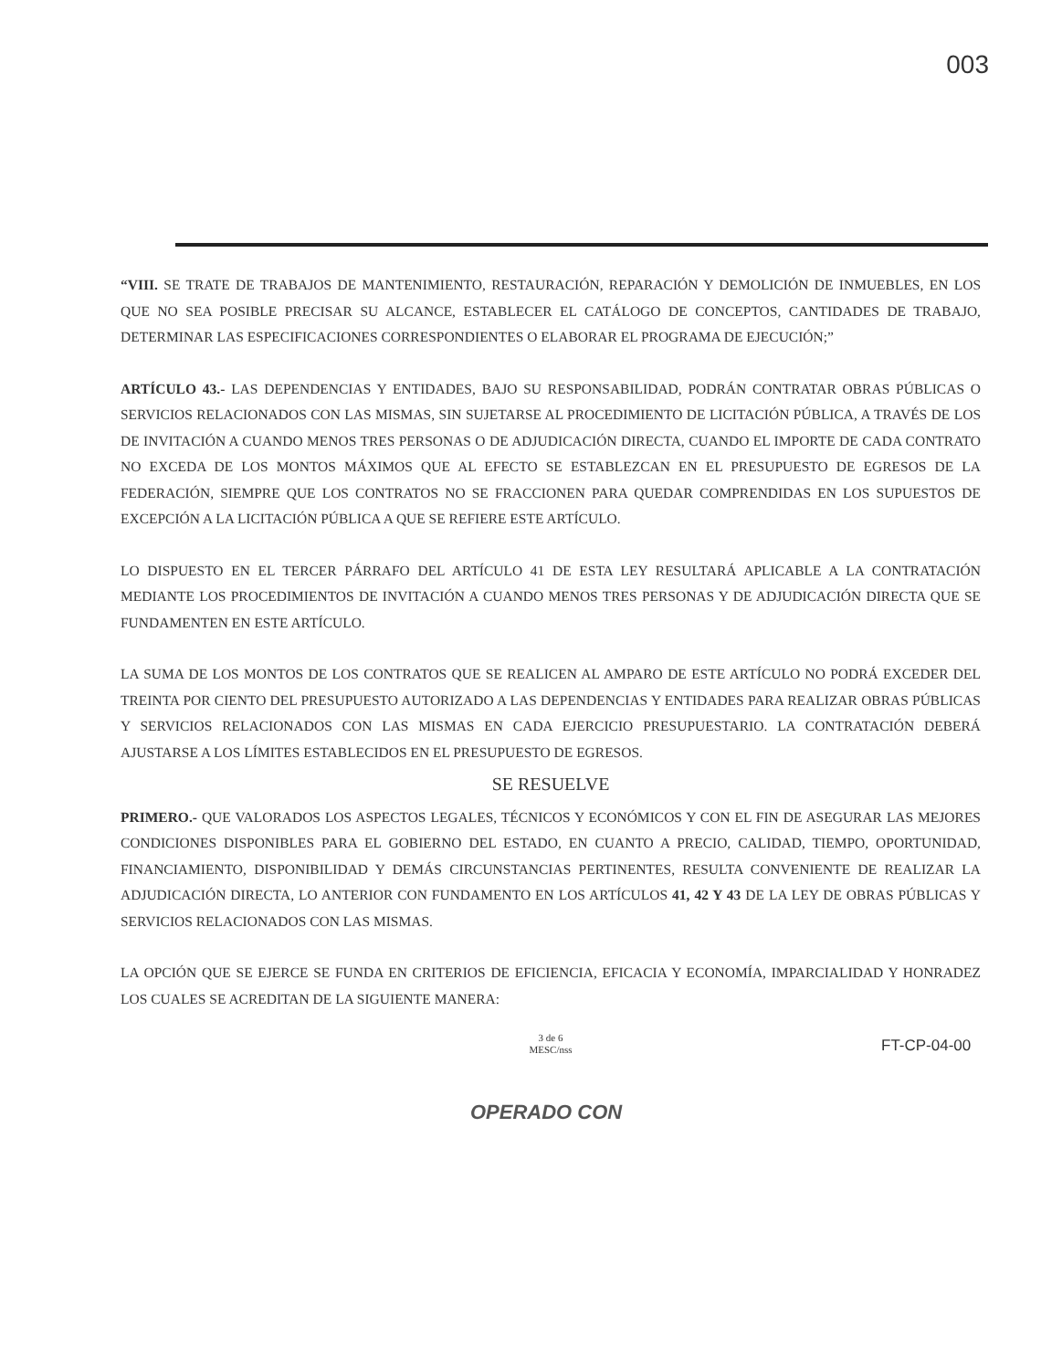003
“VIII. SE TRATE DE TRABAJOS DE MANTENIMIENTO, RESTAURACIÓN, REPARACIÓN Y DEMOLICIÓN DE INMUEBLES, EN LOS QUE NO SEA POSIBLE PRECISAR SU ALCANCE, ESTABLECER EL CATÁLOGO DE CONCEPTOS, CANTIDADES DE TRABAJO, DETERMINAR LAS ESPECIFICACIONES CORRESPONDIENTES O ELABORAR EL PROGRAMA DE EJECUCIÓN;”
ARTÍCULO 43.- LAS DEPENDENCIAS Y ENTIDADES, BAJO SU RESPONSABILIDAD, PODRÁN CONTRATAR OBRAS PÚBLICAS O SERVICIOS RELACIONADOS CON LAS MISMAS, SIN SUJETARSE AL PROCEDIMIENTO DE LICITACIÓN PÚBLICA, A TRAVÉS DE LOS DE INVITACIÓN A CUANDO MENOS TRES PERSONAS O DE ADJUDICACIÓN DIRECTA, CUANDO EL IMPORTE DE CADA CONTRATO NO EXCEDA DE LOS MONTOS MÁXIMOS QUE AL EFECTO SE ESTABLEZCAN EN EL PRESUPUESTO DE EGRESOS DE LA FEDERACIÓN, SIEMPRE QUE LOS CONTRATOS NO SE FRACCIONEN PARA QUEDAR COMPRENDIDAS EN LOS SUPUESTOS DE EXCEPCIÓN A LA LICITACIÓN PÚBLICA A QUE SE REFIERE ESTE ARTÍCULO.
LO DISPUESTO EN EL TERCER PÁRRAFO DEL ARTÍCULO 41 DE ESTA LEY RESULTARÁ APLICABLE A LA CONTRATACIÓN MEDIANTE LOS PROCEDIMIENTOS DE INVITACIÓN A CUANDO MENOS TRES PERSONAS Y DE ADJUDICACIÓN DIRECTA QUE SE FUNDAMENTEN EN ESTE ARTÍCULO.
LA SUMA DE LOS MONTOS DE LOS CONTRATOS QUE SE REALICEN AL AMPARO DE ESTE ARTÍCULO NO PODRÁ EXCEDER DEL TREINTA POR CIENTO DEL PRESUPUESTO AUTORIZADO A LAS DEPENDENCIAS Y ENTIDADES PARA REALIZAR OBRAS PÚBLICAS Y SERVICIOS RELACIONADOS CON LAS MISMAS EN CADA EJERCICIO PRESUPUESTARIO. LA CONTRATACIÓN DEBERÁ AJUSTARSE A LOS LÍMITES ESTABLECIDOS EN EL PRESUPUESTO DE EGRESOS.
SE RESUELVE
PRIMERO.- QUE VALORADOS LOS ASPECTOS LEGALES, TÉCNICOS Y ECONÓMICOS Y CON EL FIN DE ASEGURAR LAS MEJORES CONDICIONES DISPONIBLES PARA EL GOBIERNO DEL ESTADO, EN CUANTO A PRECIO, CALIDAD, TIEMPO, OPORTUNIDAD, FINANCIAMIENTO, DISPONIBILIDAD Y DEMÁS CIRCUNSTANCIAS PERTINENTES, RESULTA CONVENIENTE DE REALIZAR LA ADJUDICACIÓN DIRECTA, LO ANTERIOR CON FUNDAMENTO EN LOS ARTÍCULOS 41, 42 Y 43 DE LA LEY DE OBRAS PÚBLICAS Y SERVICIOS RELACIONADOS CON LAS MISMAS.
LA OPCIÓN QUE SE EJERCE SE FUNDA EN CRITERIOS DE EFICIENCIA, EFICACIA Y ECONOMÍA, IMPARCIALIDAD Y HONRADEZ LOS CUALES SE ACREDITAN DE LA SIGUIENTE MANERA:
3 de 6
MESC/nss
FT-CP-04-00
OPERADO CON